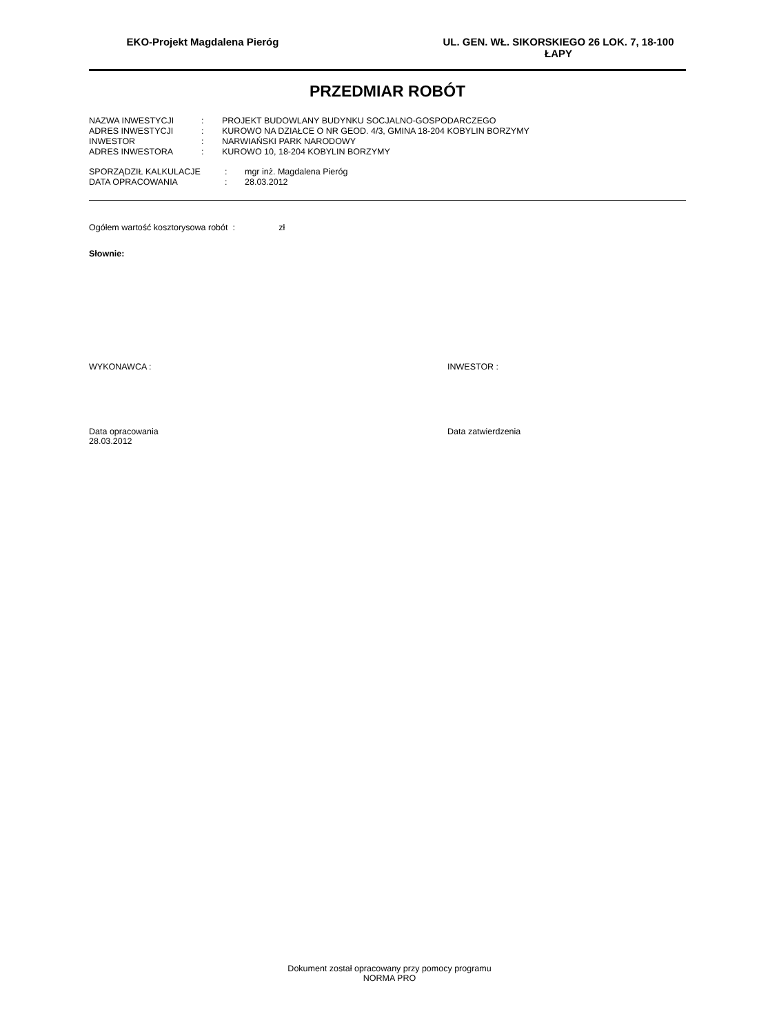EKO-Projekt Magdalena Pieróg UL. GEN. WŁ. SIKORSKIEGO 26 LOK. 7, 18-100 ŁAPY
PRZEDMIAR ROBÓT
| NAZWA INWESTYCJI | : | PROJEKT BUDOWLANY BUDYNKU SOCJALNO-GOSPODARCZEGO |
| ADRES INWESTYCJI | : | KUROWO NA DZIAŁCE O NR GEOD. 4/3, GMINA 18-204 KOBYLIN BORZYMY |
| INWESTOR | : | NARWIAŃSKI PARK NARODOWY |
| ADRES INWESTORA | : | KUROWO 10, 18-204 KOBYLIN BORZYMY |
| SPORZĄDZIŁ KALKULACJE | : | mgr inż. Magdalena Pieróg |
| DATA OPRACOWANIA | : | 28.03.2012 |
Ogółem wartość kosztorysowa robót : zł
Słownie:
WYKONAWCA : INWESTOR :
Data opracowania
28.03.2012
Data zatwierdzenia
Dokument został opracowany przy pomocy programu
NORMA PRO